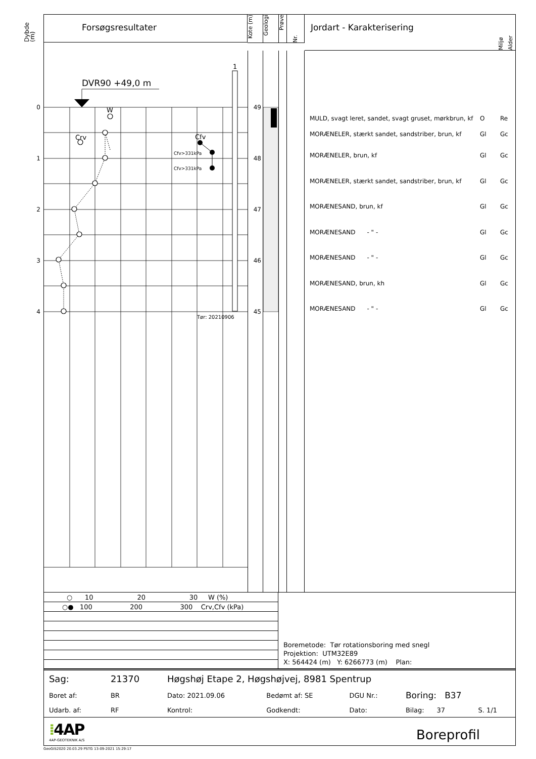Dybde (m)
Forsøgsresultater
Kote (m)
Geologi
Prøve
Nr.
Jordart - Karakterisering Miljø Alder
0
1
2
3
4
DVR90 +49,0 m
1
W
Crv
Cfv
Cfv>331kPa
Cfv>331kPa
Tør: 20210906
49
48
47
46
45
MULD, svagt leret, sandet, svagt gruset, mørkbrun, kf O Re
MORÆNELER, stærkt sandet, sandstriber, brun, kf Gl Gc
MORÆNELER, brun, kf Gl Gc
MORÆNELER, stærkt sandet, sandstriber, brun, kf Gl Gc
MORÆNESAND, brun, kf Gl Gc
MORÆNESAND - " - Gl Gc
MORÆNESAND - " - Gl Gc
MORÆNESAND, brun, kh Gl Gc
MORÆNESAND - " - Gl Gc
| ○ 10 20 30 W (%) |
| ○● 100 200 300 Crv,Cfv (kPa) |
Boremetode: Tør rotationsboring med snegl
Projektion: UTM32E89
X: 564424 (m) Y: 6266773 (m) Plan:
| Sag: | 21370 | Høgshøj Etape 2, Høgshøjvej, 8981 Spentrup | | | | |
| Boret af: | BR | Dato: 2021.09.06 | Bedømt af: SE | DGU Nr.: | Boring: B37 | |
| Udarb. af: | RF | Kontrol: | Godkendt: | Dato: | Bilag: 37 | S. 1/1 |
| ⁞ 4AP 4AP-GEOTEKNIK A/S | | | Boreprofil | | | |
GeoGIS2020 20.03.29 PSTG 13-09-2021 15:29:17